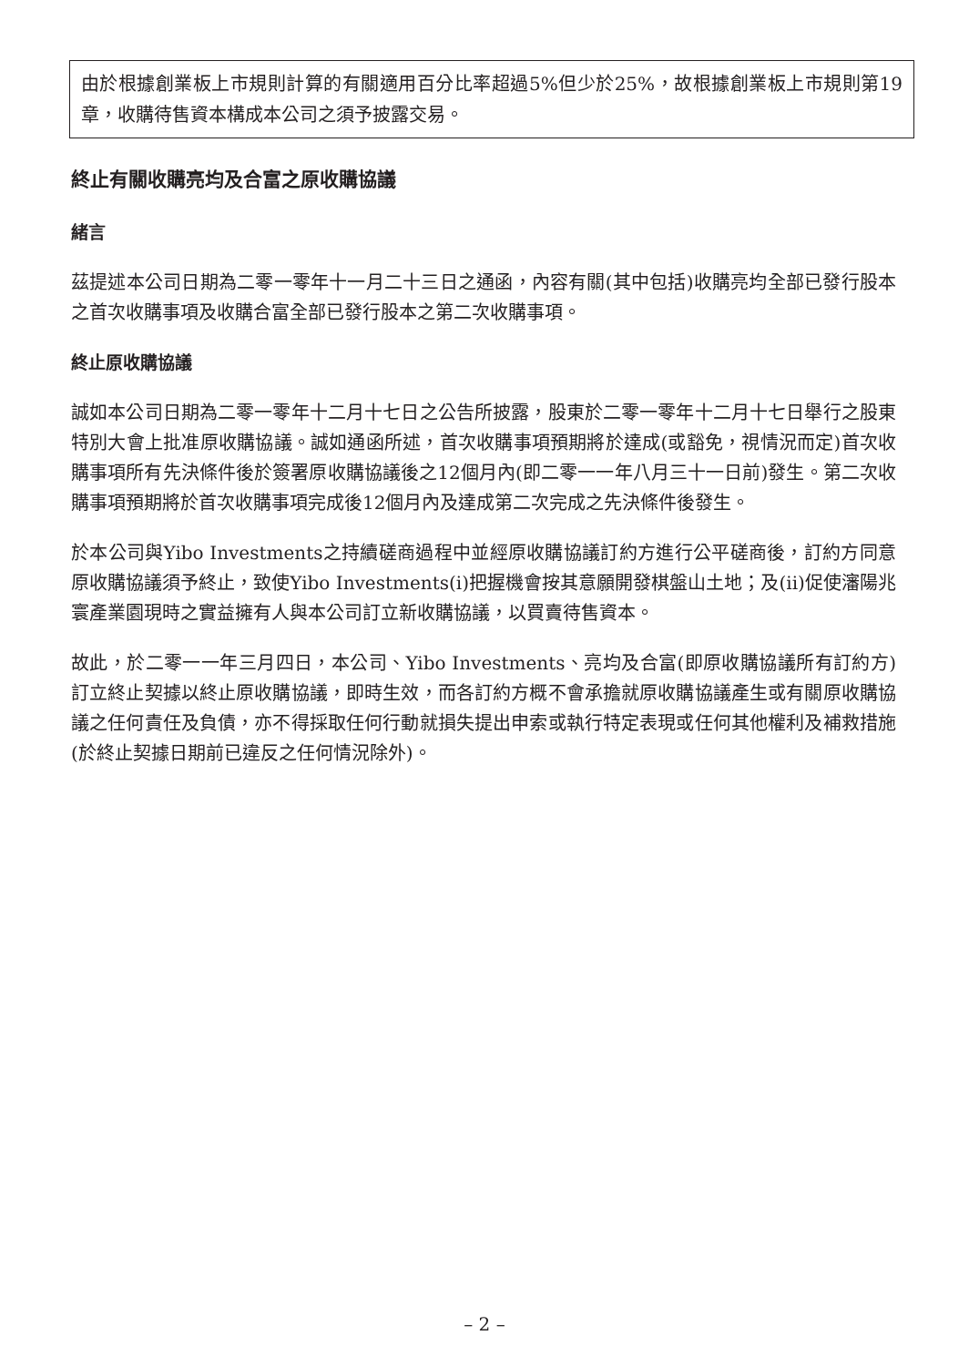由於根據創業板上市規則計算的有關適用百分比率超過5%但少於25%，故根據創業板上市規則第19章，收購待售資本構成本公司之須予披露交易。
終止有關收購亮均及合富之原收購協議
緒言
茲提述本公司日期為二零一零年十一月二十三日之通函，內容有關(其中包括)收購亮均全部已發行股本之首次收購事項及收購合富全部已發行股本之第二次收購事項。
終止原收購協議
誠如本公司日期為二零一零年十二月十七日之公告所披露，股東於二零一零年十二月十七日舉行之股東特別大會上批准原收購協議。誠如通函所述，首次收購事項預期將於達成(或豁免，視情況而定)首次收購事項所有先決條件後於簽署原收購協議後之12個月內(即二零一一年八月三十一日前)發生。第二次收購事項預期將於首次收購事項完成後12個月內及達成第二次完成之先決條件後發生。
於本公司與Yibo Investments之持續磋商過程中並經原收購協議訂約方進行公平磋商後，訂約方同意原收購協議須予終止，致使Yibo Investments(i)把握機會按其意願開發棋盤山土地；及(ii)促使瀋陽兆寰產業園現時之實益擁有人與本公司訂立新收購協議，以買賣待售資本。
故此，於二零一一年三月四日，本公司、Yibo Investments、亮均及合富(即原收購協議所有訂約方)訂立終止契據以終止原收購協議，即時生效，而各訂約方概不會承擔就原收購協議產生或有關原收購協議之任何責任及負債，亦不得採取任何行動就損失提出申索或執行特定表現或任何其他權利及補救措施(於終止契據日期前已違反之任何情況除外)。
– 2 –